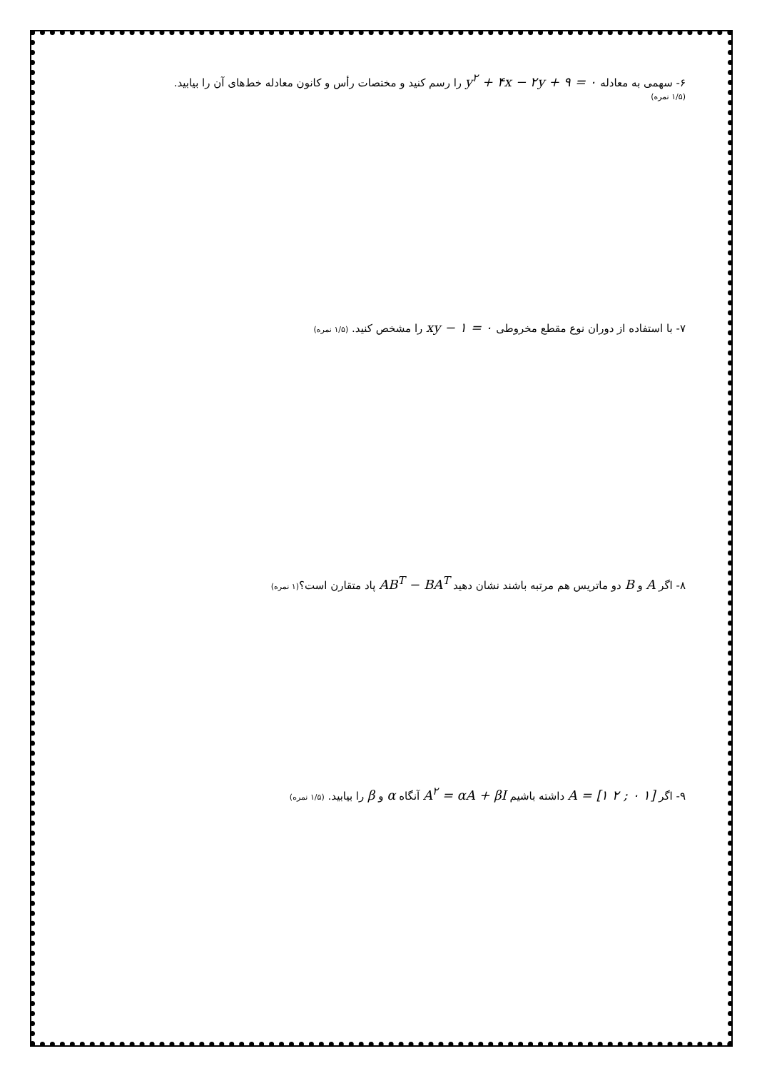۶- سهمی به معادله y<sup>۲</sup> + ۴x − ۲y + ۹ = ۰ را رسم کنید و مختصات رأس و کانون معادله خط‌های آن را بیابید.
(۱/۵ نمره)
۷- با استفاده از دوران نوع مقطع مخروطی xy − ۱ = ۰ را مشخص کنید. (۱/۵ نمره)
۸- اگر A و B دو ماتریس هم مرتبه باشند نشان دهید AB<sup>T</sup> − BA<sup>T</sup> پاد متقارن است؟(۱ نمره)
۹- اگر A = [۱ ۲ ; ۰ ۱] داشته باشیم A<sup>۲</sup> = αA + βI آنگاه α و β را بیابید. (۱/۵ نمره)